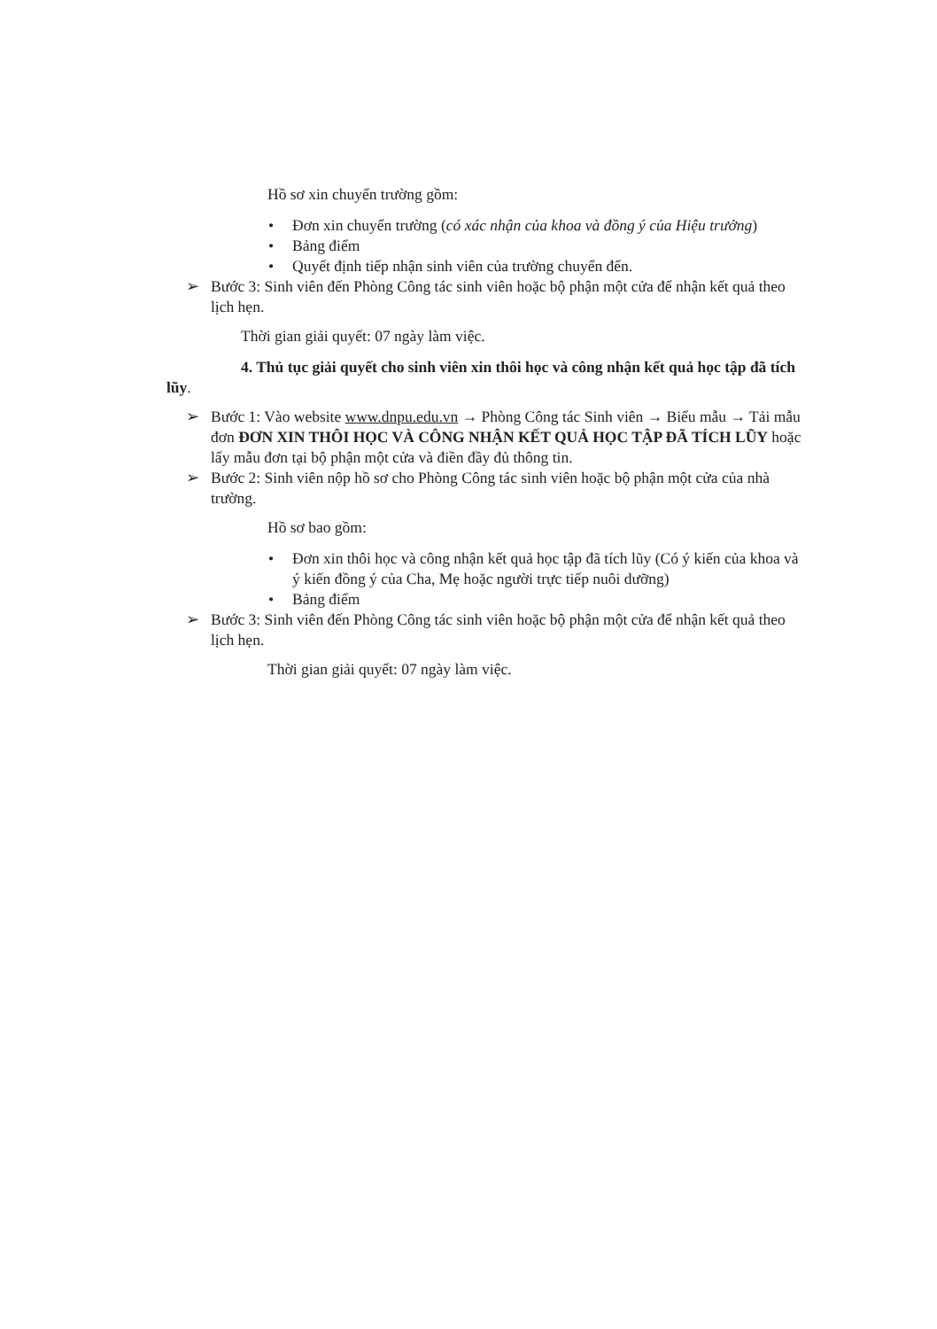Hồ sơ xin chuyển trường gồm:
• Đơn xin chuyển trường (có xác nhận của khoa và đồng ý của Hiệu trưởng)
• Bảng điểm
• Quyết định tiếp nhận sinh viên của trường chuyển đến.
➢ Bước 3: Sinh viên đến Phòng Công tác sinh viên hoặc bộ phận một cửa để nhận kết quả theo lịch hẹn.
Thời gian giải quyết: 07 ngày làm việc.
4. Thủ tục giải quyết cho sinh viên xin thôi học và công nhận kết quả học tập đã tích lũy.
➢ Bước 1: Vào website www.dnpu.edu.vn → Phòng Công tác Sinh viên → Biểu mẫu → Tải mẫu đơn ĐƠN XIN THÔI HỌC VÀ CÔNG NHẬN KẾT QUẢ HỌC TẬP ĐÃ TÍCH LŨY hoặc lấy mẫu đơn tại bộ phận một cửa và điền đầy đủ thông tin.
➢ Bước 2: Sinh viên nộp hồ sơ cho Phòng Công tác sinh viên hoặc bộ phận một cửa của nhà trường.
Hồ sơ bao gồm:
• Đơn xin thôi học và công nhận kết quả học tập đã tích lũy (Có ý kiến của khoa và ý kiến đồng ý của Cha, Mẹ hoặc người trực tiếp nuôi dưỡng)
• Bảng điểm
➢ Bước 3: Sinh viên đến Phòng Công tác sinh viên hoặc bộ phận một cửa để nhận kết quả theo lịch hẹn.
Thời gian giải quyết: 07 ngày làm việc.